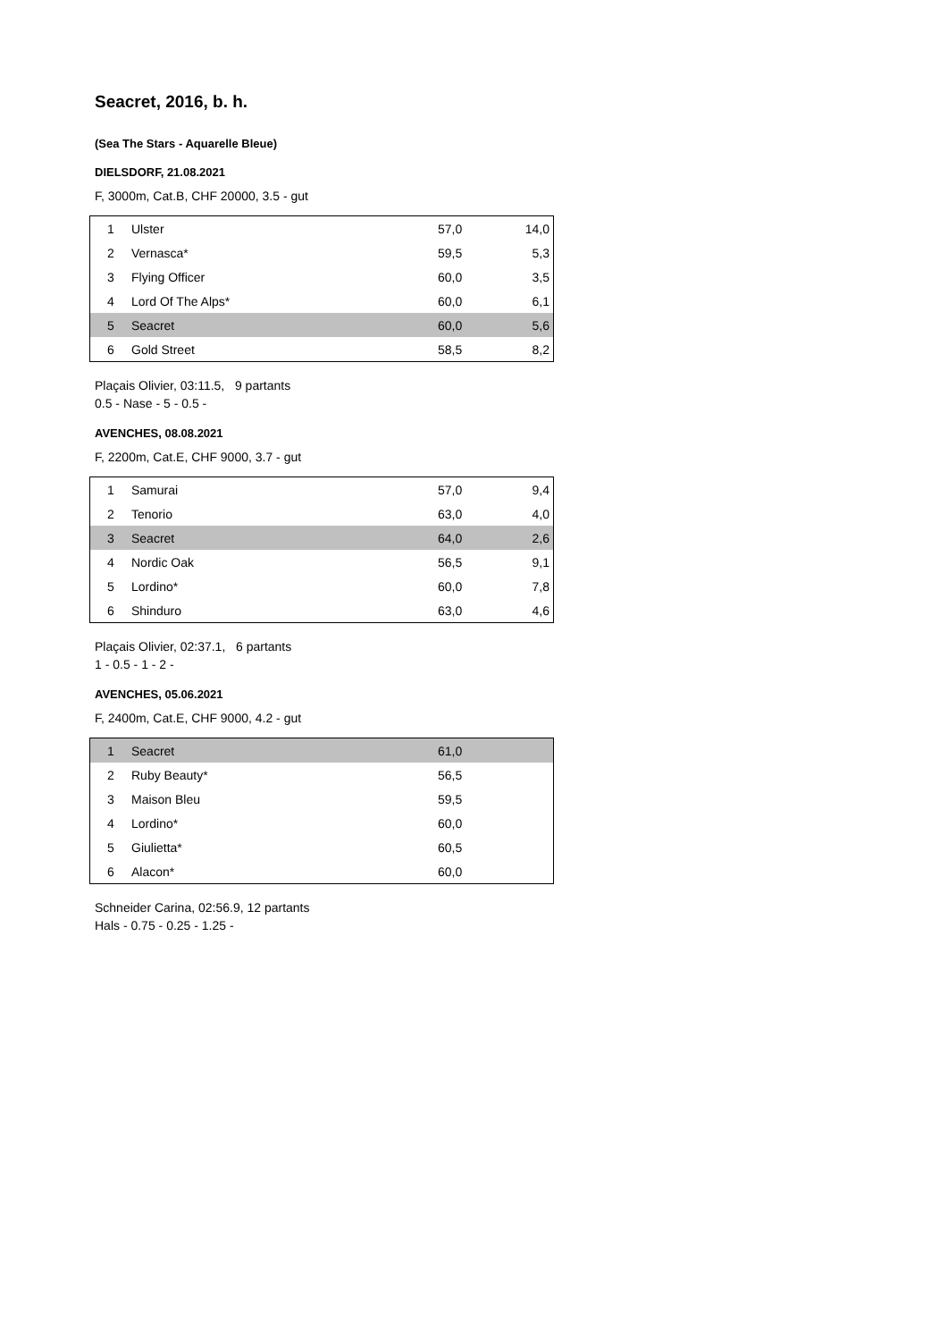Seacret, 2016, b. h.
(Sea The Stars - Aquarelle Bleue)
DIELSDORF, 21.08.2021
F, 3000m, Cat.B, CHF 20000, 3.5 - gut
| 1 | Ulster | 57,0 | 14,0 |
| 2 | Vernasca* | 59,5 | 5,3 |
| 3 | Flying Officer | 60,0 | 3,5 |
| 4 | Lord Of The Alps* | 60,0 | 6,1 |
| 5 | Seacret | 60,0 | 5,6 |
| 6 | Gold Street | 58,5 | 8,2 |
Plaçais Olivier, 03:11.5, 9 partants
0.5 - Nase - 5 - 0.5 -
AVENCHES, 08.08.2021
F, 2200m, Cat.E, CHF 9000, 3.7 - gut
| 1 | Samurai | 57,0 | 9,4 |
| 2 | Tenorio | 63,0 | 4,0 |
| 3 | Seacret | 64,0 | 2,6 |
| 4 | Nordic Oak | 56,5 | 9,1 |
| 5 | Lordino* | 60,0 | 7,8 |
| 6 | Shinduro | 63,0 | 4,6 |
Plaçais Olivier, 02:37.1, 6 partants
1 - 0.5 - 1 - 2 -
AVENCHES, 05.06.2021
F, 2400m, Cat.E, CHF 9000, 4.2 - gut
| 1 | Seacret | 61,0 | |
| 2 | Ruby Beauty* | 56,5 | |
| 3 | Maison Bleu | 59,5 | |
| 4 | Lordino* | 60,0 | |
| 5 | Giulietta* | 60,5 | |
| 6 | Alacon* | 60,0 | |
Schneider Carina, 02:56.9, 12 partants
Hals - 0.75 - 0.25 - 1.25 -